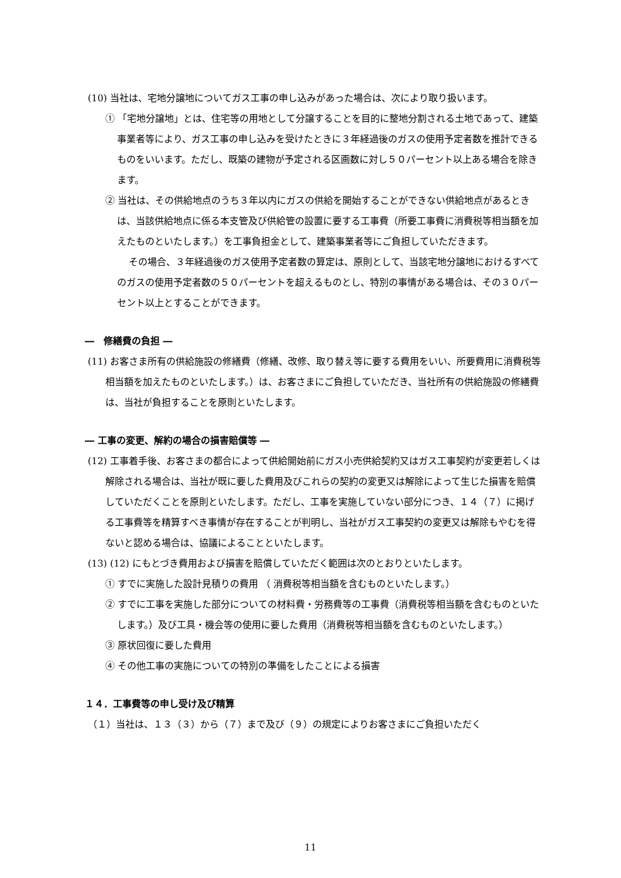(10) 当社は、宅地分譲地についてガス工事の申し込みがあった場合は、次により取り扱います。
① 「宅地分譲地」とは、住宅等の用地として分譲することを目的に整地分割される土地であって、建築事業者等により、ガス工事の申し込みを受けたときに３年経過後のガスの使用予定者数を推計できるものをいいます。ただし、既築の建物が予定される区画数に対し５０パーセント以上ある場合を除きます。
② 当社は、その供給地点のうち３年以内にガスの供給を開始することができない供給地点があるときは、当該供給地点に係る本支管及び供給管の設置に要する工事費（所要工事費に消費税等相当額を加えたものといたします。）を工事負担金として、建築事業者等にご負担していただきます。
その場合、３年経過後のガス使用予定者数の算定は、原則として、当該宅地分譲地におけるすべてのガスの使用予定者数の５０パーセントを超えるものとし、特別の事情がある場合は、その３０パーセント以上とすることができます。
―　修繕費の負担 ―
(11) お客さま所有の供給施設の修繕費（修繕、改修、取り替え等に要する費用をいい、所要費用に消費税等相当額を加えたものといたします。）は、お客さまにご負担していただき、当社所有の供給施設の修繕費は、当社が負担することを原則といたします。
― 工事の変更、解約の場合の損害賠償等 ―
(12) 工事着手後、お客さまの都合によって供給開始前にガス小売供給契約又はガス工事契約が変更若しくは解除される場合は、当社が既に要した費用及びこれらの契約の変更又は解除によって生じた損害を賠償していただくことを原則といたします。ただし、工事を実施していない部分につき、１４（７）に掲げる工事費等を精算すべき事情が存在することが判明し、当社がガス工事契約の変更又は解除もやむを得ないと認める場合は、協議によることといたします。
(13) (12) にもとづき費用および損害を賠償していただく範囲は次のとおりといたします。
① すでに実施した設計見積りの費用 （ 消費税等相当額を含むものといたします。）
② すでに工事を実施した部分についての材料費・労務費等の工事費（消費税等相当額を含むものといたします。）及び工具・機会等の使用に要した費用（消費税等相当額を含むものといたします。）
③ 原状回復に要した費用
④ その他工事の実施についての特別の準備をしたことによる損害
１４．工事費等の申し受け及び精算
（１）当社は、１３（３）から（７）まで及び（９）の規定によりお客さまにご負担いただく
11